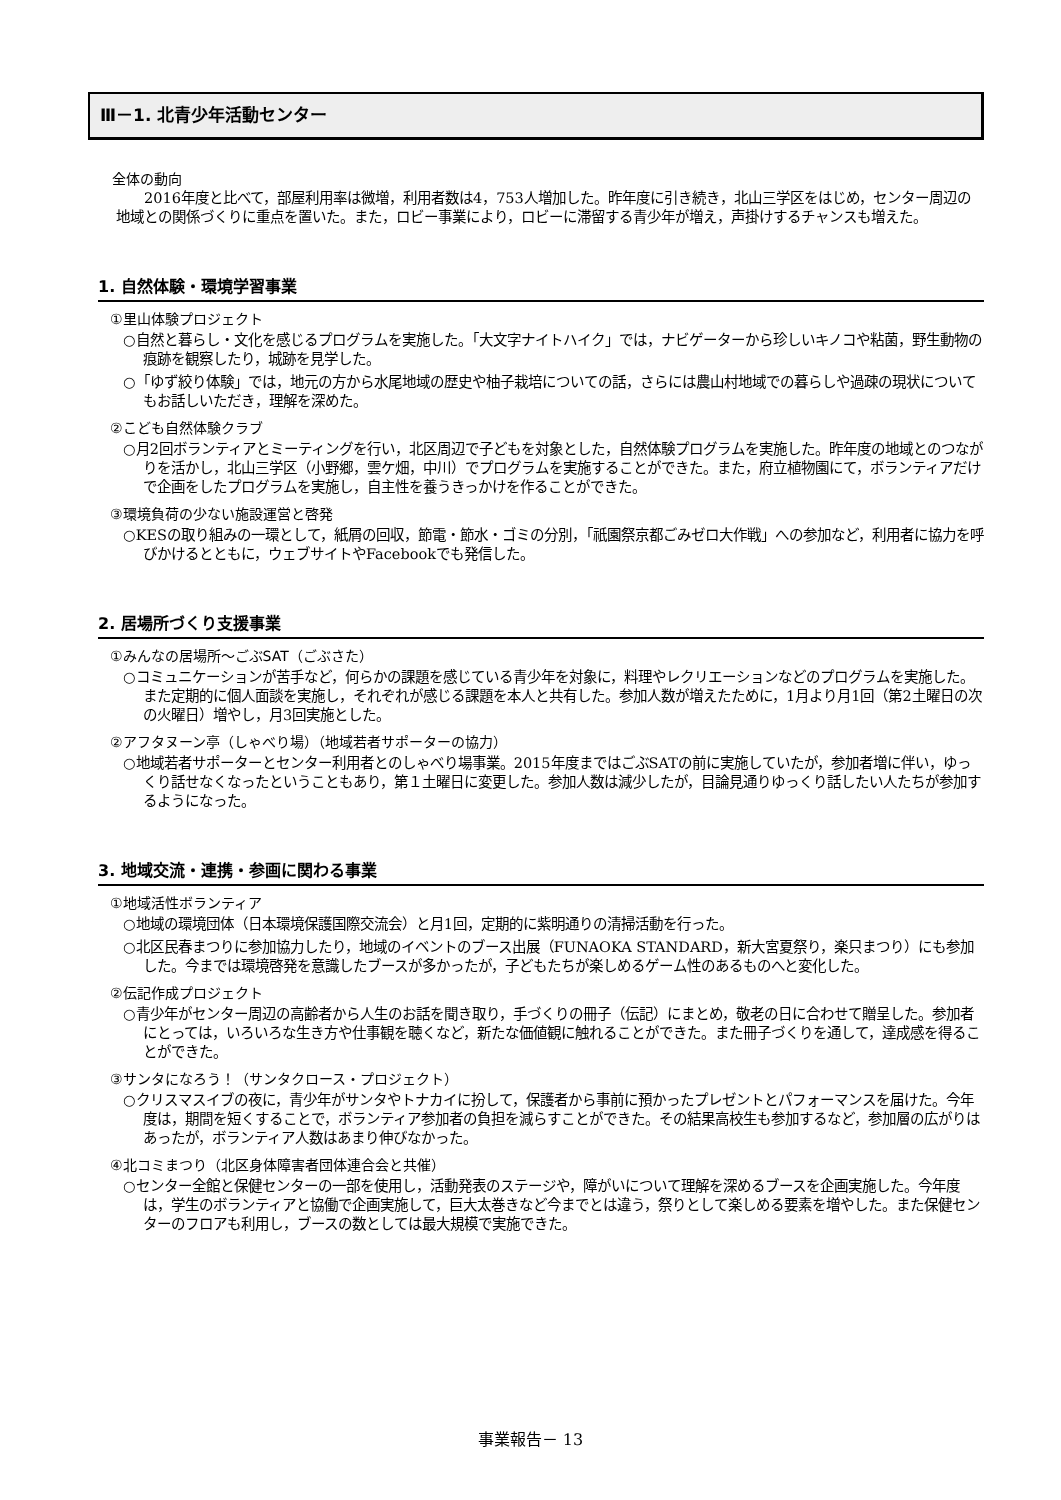Ⅲ－1. 北青少年活動センター
全体の動向
2016年度と比べて，部屋利用率は微増，利用者数は4，753人増加した。昨年度に引き続き，北山三学区をはじめ，センター周辺の地域との関係づくりに重点を置いた。また，ロビー事業により，ロビーに滞留する青少年が増え，声掛けするチャンスも増えた。
1. 自然体験・環境学習事業
①里山体験プロジェクト
○自然と暮らし・文化を感じるプログラムを実施した。「大文字ナイトハイク」では，ナビゲーターから珍しいキノコや粘菌，野生動物の痕跡を観察したり，城跡を見学した。
○「ゆず絞り体験」では，地元の方から水尾地域の歴史や柚子栽培についての話，さらには農山村地域での暮らしや過疎の現状についてもお話しいただき，理解を深めた。
②こども自然体験クラブ
○月2回ボランティアとミーティングを行い，北区周辺で子どもを対象とした，自然体験プログラムを実施した。昨年度の地域とのつながりを活かし，北山三学区（小野郷，雲ケ畑，中川）でプログラムを実施することができた。また，府立植物園にて，ボランティアだけで企画をしたプログラムを実施し，自主性を養うきっかけを作ることができた。
③環境負荷の少ない施設運営と啓発
○KESの取り組みの一環として，紙屑の回収，節電・節水・ゴミの分別，「祇園祭京都ごみゼロ大作戦」への参加など，利用者に協力を呼びかけるとともに，ウェブサイトやFacebookでも発信した。
2. 居場所づくり支援事業
①みんなの居場所～ごぶSAT（ごぶさた）
○コミュニケーションが苦手など，何らかの課題を感じている青少年を対象に，料理やレクリエーションなどのプログラムを実施した。また定期的に個人面談を実施し，それぞれが感じる課題を本人と共有した。参加人数が増えたために，1月より月1回（第2土曜日の次の火曜日）増やし，月3回実施とした。
②アフタヌーン亭（しゃべり場）（地域若者サポーターの協力）
○地域若者サポーターとセンター利用者とのしゃべり場事業。2015年度まではごぶSATの前に実施していたが，参加者増に伴い，ゆっくり話せなくなったということもあり，第１土曜日に変更した。参加人数は減少したが，目論見通りゆっくり話したい人たちが参加するようになった。
3. 地域交流・連携・参画に関わる事業
①地域活性ボランティア
○地域の環境団体（日本環境保護国際交流会）と月1回，定期的に紫明通りの清掃活動を行った。
○北区民春まつりに参加協力したり，地域のイベントのブース出展（FUNAOKA STANDARD，新大宮夏祭り，楽只まつり）にも参加した。今までは環境啓発を意識したブースが多かったが，子どもたちが楽しめるゲーム性のあるものへと変化した。
②伝記作成プロジェクト
○青少年がセンター周辺の高齢者から人生のお話を聞き取り，手づくりの冊子（伝記）にまとめ，敬老の日に合わせて贈呈した。参加者にとっては，いろいろな生き方や仕事観を聴くなど，新たな価値観に触れることができた。また冊子づくりを通して，達成感を得ることができた。
③サンタになろう！（サンタクロース・プロジェクト）
○クリスマスイブの夜に，青少年がサンタやトナカイに扮して，保護者から事前に預かったプレゼントとパフォーマンスを届けた。今年度は，期間を短くすることで，ボランティア参加者の負担を減らすことができた。その結果高校生も参加するなど，参加層の広がりはあったが，ボランティア人数はあまり伸びなかった。
④北コミまつり（北区身体障害者団体連合会と共催）
○センター全館と保健センターの一部を使用し，活動発表のステージや，障がいについて理解を深めるブースを企画実施した。今年度は，学生のボランティアと協働で企画実施して，巨大太巻きなど今までとは違う，祭りとして楽しめる要素を増やした。また保健センターのフロアも利用し，ブースの数としては最大規模で実施できた。
事業報告－ 13